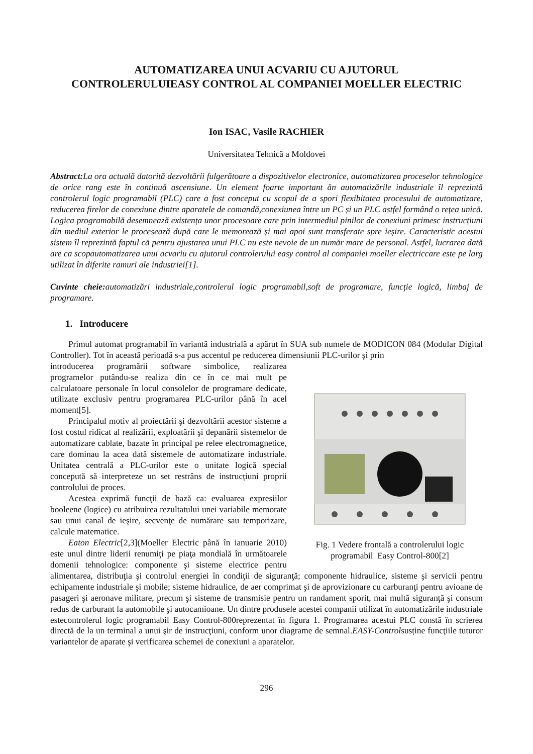AUTOMATIZAREA UNUI ACVARIU CU AJUTORUL CONTROLERULUIEASY CONTROL AL COMPANIEI MOELLER ELECTRIC
Ion ISAC, Vasile RACHIER
Universitatea Tehnică a Moldovei
Abstract: La ora actuală datorită dezvoltării fulgerătoare a dispozitivelor electronice, automatizarea proceselor tehnologice de orice rang este în continuă ascensiune. Un element foarte important ăn automatizările industriale îl reprezintă controlerul logic programabil (PLC) care a fost conceput cu scopul de a spori flexibitatea procesului de automatizare, reducerea firelor de conexiune dintre aparatele de comandă,conexiunea între un PC și un PLC astfel formând o rețea unică. Logica programabilă desemnează existența unor procesoare care prin intermediul pinilor de conexiuni primesc instrucțiuni din mediul exterior le procesează după care le memorează și mai apoi sunt transferate spre ieșire. Caracteristic acestui sistem îl reprezintă faptul că pentru ajustarea unui PLC nu este nevoie de un număr mare de personal. Astfel, lucrarea dată are ca scopautomatizarea unui acvariu cu ajutorul controlerului easy control al companiei moeller electriccare este pe larg utilizat în diferite ramuri ale industriei[1].
Cuvinte cheie: automatizări industriale,controlerul logic programabil,soft de programare, funcţie logică, limbaj de programare.
1. Introducere
Primul automat programabil în variantă industrială a apărut în SUA sub numele de MODICON 084 (Modular Digital Controller). Tot în această perioadă s-a pus accentul pe reducerea dimensiunii PLC-urilor şi prin
Fig. 1 Vedere frontală a controlerului logic programabil Easy Control-800[2]
introducerea programării software simbolice, realizarea programelor putându-se realiza din ce în ce mai mult pe calculatoare personale în locul consolelor de programare dedicate, utilizate exclusiv pentru programarea PLC-urilor până în acel moment[5].
Principalul motiv al proiectării şi dezvoltării acestor sisteme a fost costul ridicat al realizării, exploatării şi depanării sistemelor de automatizare cablate, bazate în principal pe relee electromagnetice, care dominau la acea dată sistemele de automatizare industriale. Unitatea centrală a PLC-urilor este o unitate logică special concepută să interpreteze un set restrâns de instrucțiuni proprii controlului de proces.
Acestea exprimă funcţii de bază ca: evaluarea expresiilor booleene (logice) cu atribuirea rezultatului unei variabile memorate sau unui canal de ieşire, secvenţe de numărare sau temporizare, calcule matematice.
Eaton Electric[2,3](Moeller Electric până în ianuarie 2010) este unul dintre liderii renumiţi pe piaţa mondială în următoarele domenii tehnologice: componente şi sisteme electrice pentru alimentarea, distribuţia şi controlul energiei în condiţii de siguranţă; componente hidraulice, sisteme şi servicii pentru echipamente industriale şi mobile; sisteme hidraulice, de aer comprimat şi de aprovizionare cu carburanţi pentru avioane de pasageri şi aeronave militare, precum şi sisteme de transmisie pentru un randament sporit, mai multă siguranţă şi consum redus de carburant la automobile şi autocamioane. Un dintre produsele acestei companii utilizat în automatizările industriale estecontrolerul logic programabil Easy Control-800reprezentat în figura 1. Programarea acestui PLC constă în scrierea directă de la un terminal a unui şir de instrucţiuni, conform unor diagrame de semnal.EASY-Controlsusține funcţiile tuturor variantelor de aparate şi verificarea schemei de conexiuni a aparatelor.
296